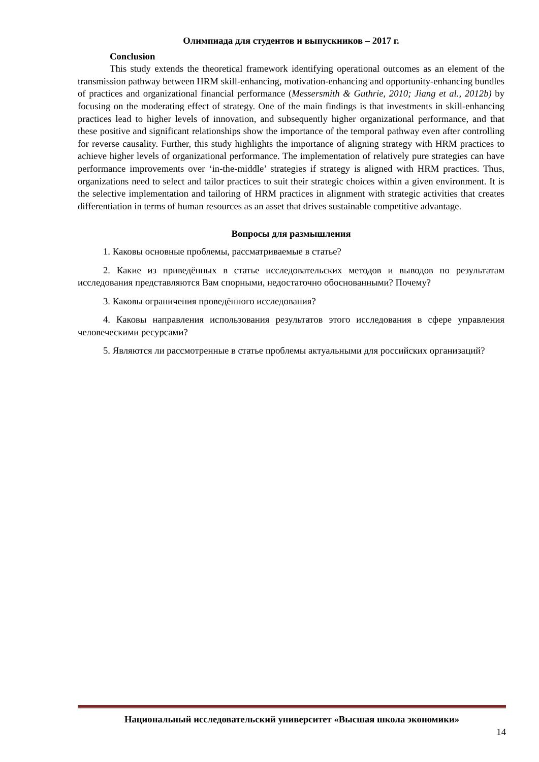Олимпиада для студентов и выпускников – 2017 г.
Conclusion
This study extends the theoretical framework identifying operational outcomes as an element of the transmission pathway between HRM skill-enhancing, motivation-enhancing and opportunity-enhancing bundles of practices and organizational financial performance (Messersmith & Guthrie, 2010; Jiang et al., 2012b) by focusing on the moderating effect of strategy. One of the main findings is that investments in skill-enhancing practices lead to higher levels of innovation, and subsequently higher organizational performance, and that these positive and significant relationships show the importance of the temporal pathway even after controlling for reverse causality. Further, this study highlights the importance of aligning strategy with HRM practices to achieve higher levels of organizational performance. The implementation of relatively pure strategies can have performance improvements over ‘in-the-middle’ strategies if strategy is aligned with HRM practices. Thus, organizations need to select and tailor practices to suit their strategic choices within a given environment. It is the selective implementation and tailoring of HRM practices in alignment with strategic activities that creates differentiation in terms of human resources as an asset that drives sustainable competitive advantage.
Вопросы для размышления
1. Каковы основные проблемы, рассматриваемые в статье?
2. Какие из приведённых в статье исследовательских методов и выводов по результатам исследования представляются Вам спорными, недостаточно обоснованными? Почему?
3. Каковы ограничения проведённого исследования?
4. Каковы направления использования результатов этого исследования в сфере управления человеческими ресурсами?
5. Являются ли рассмотренные в статье проблемы актуальными для российских организаций?
Национальный исследовательский университет «Высшая школа экономики»
14